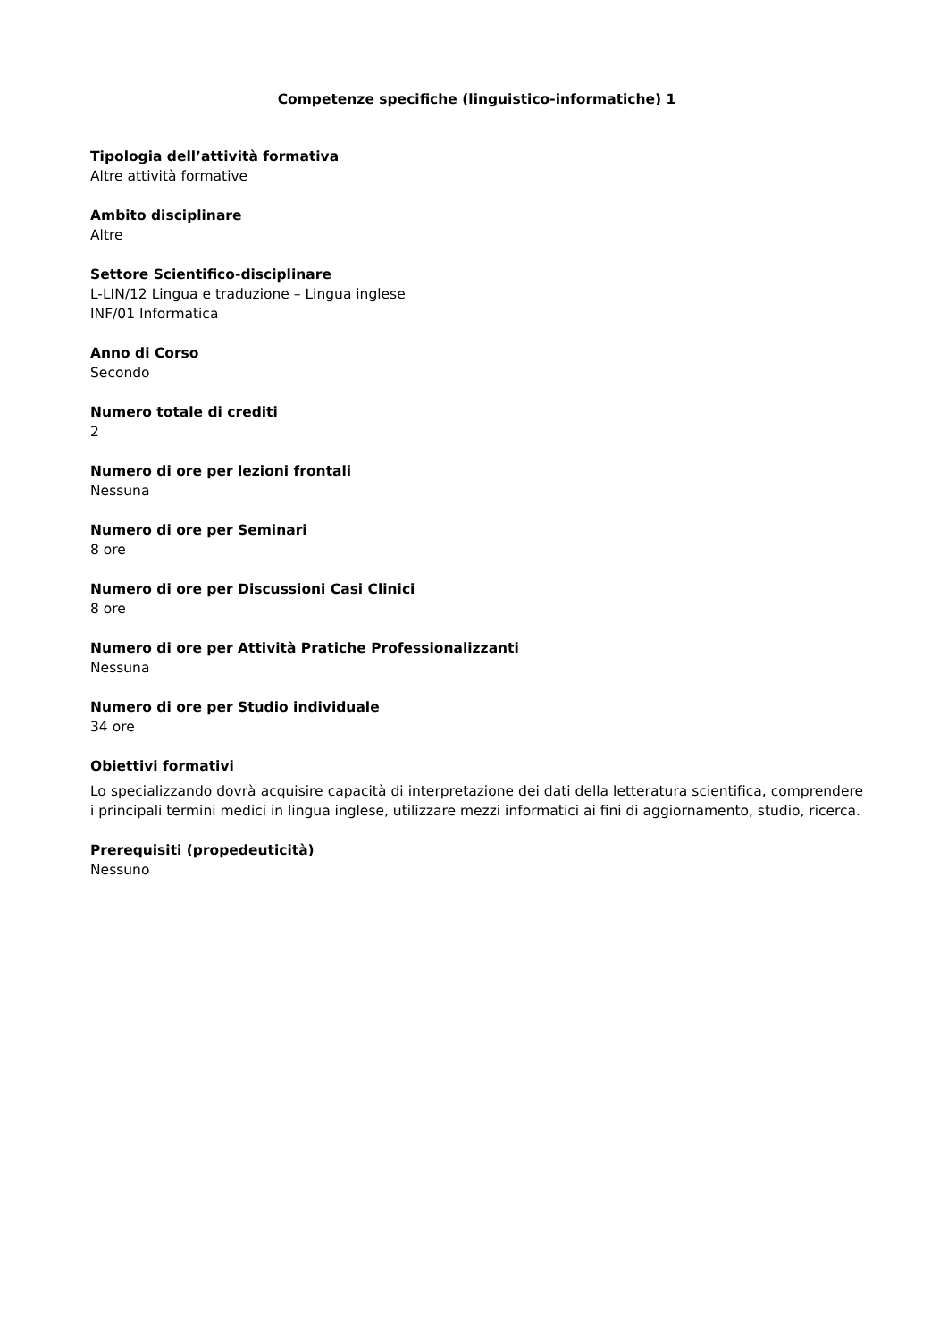Competenze specifiche (linguistico-informatiche) 1
Tipologia dell’attività formativa
Altre attività formative
Ambito disciplinare
Altre
Settore Scientifico-disciplinare
L-LIN/12 Lingua e traduzione – Lingua inglese
INF/01 Informatica
Anno di Corso
Secondo
Numero totale di crediti
2
Numero di ore per lezioni frontali
Nessuna
Numero di ore per Seminari
8 ore
Numero di ore per Discussioni Casi Clinici
8 ore
Numero di ore per Attività Pratiche Professionalizzanti
Nessuna
Numero di ore per Studio individuale
34 ore
Obiettivi formativi
Lo specializzando dovrà acquisire capacità di interpretazione dei dati della letteratura scientifica, comprendere i principali termini medici in lingua inglese, utilizzare mezzi informatici ai fini di aggiornamento, studio, ricerca.
Prerequisiti (propedeuticità)
Nessuno